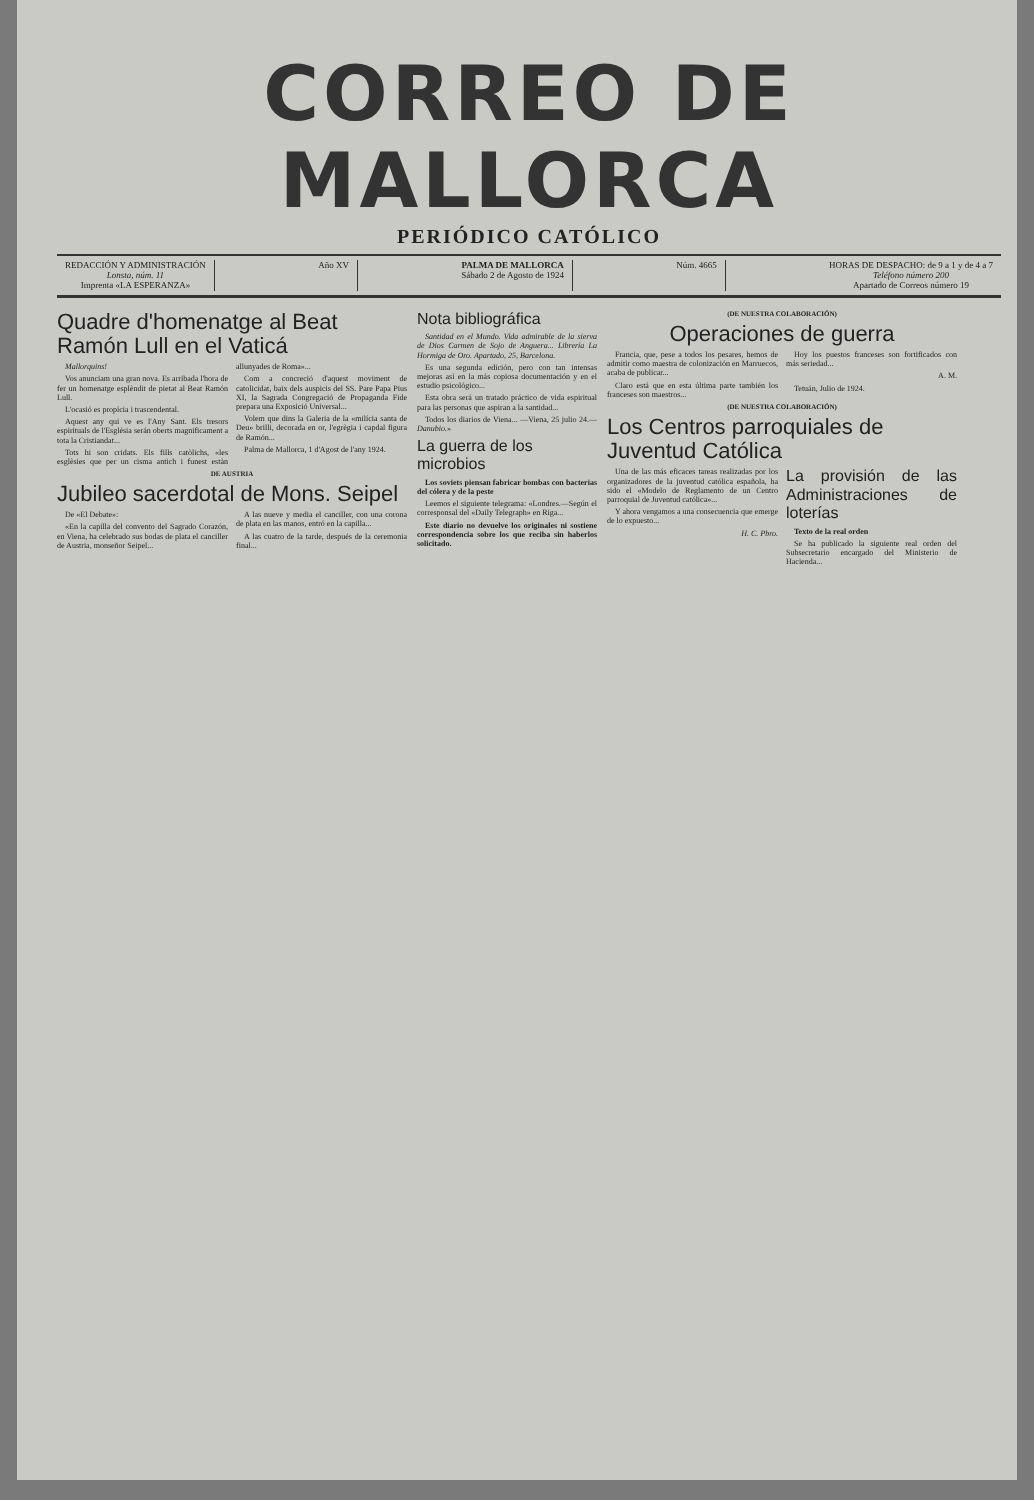CORREO DE MALLORCA
PERIÓDICO CATÓLICO
REDACCIÓN Y ADMINISTRACIÓN
Lonsta, núm. 11
Imprenta «LA ESPERANZA»
Año XV PALMA DE MALLORCA
Sábado 2 de Agosto de 1924
Núm. 4665 HORAS DE DESPACHO: de 9 a 1 y de 4 a 7
Teléfono número 200
Apartado de Correos número 19
Quadre d'homenatge al Beat Ramón Lull en el Vaticá
Mallorquins!
Vos anunciam una gran nova. Es arribada l'hora de fer un homenatge esplèndit de pietat al Beat Ramón Lull.
L'ocasió es propícia i trascendental.
Aquest any qui ve es l'Any Sant. Els tresors espirituals de l'Església serán oberts magnificament a tota la Cristiandat...
Tots hi son cridats. Els fills catòlichs, «les esglèsies que per un cisma antich i funest estàn allunyades de Roma»...
Com a concreció d'aquest moviment de catolicidat, baix dels auspicis del SS. Pare Papa Pius XI, la Sagrada Congregació de Propaganda Fide prepara una Exposició Universal...
Volem que dins la Galeria de la «milícia santa de Deu» brilli, decorada en or, l'egrègia i capdal figura de Ramón...
Palma de Mallorca, 1 d'Agost de l'any 1924.
DE AUSTRIA
Jubileo sacerdotal de Mons. Seipel
De «El Debate»:
«En la capilla del convento del Sagrado Corazón, en Viena, ha celebrado sus bodas de plata el canciller de Austria, monseñor Seipel...
A las nueve y media el canciller, con una corona de plata en las manos, entró en la capilla...
A las cuatro de la tarde, después de la ceremonia final...
Nota bibliográfica
Santidad en el Mundo. Vida admirable de la sierva de Dios Carmen de Sojo de Anguera... Librería La Hormiga de Oro. Apartado, 25, Barcelona.
Es una segunda edición, pero con tan intensas mejoras así en la más copiosa documentación y en el estudio psicológico...
Esta obra será un tratado práctico de vida espiritual para las personas que aspiran a la santidad...
Todos los diarios de Viena... —Viena, 25 julio 24.—Danubio.»
La guerra de los microbios
Los soviets piensan fabricar bombas con bacterias del cólera y de la peste
Leemos el siguiente telegrama: «Londres.—Según el corresponsal del «Daily Telegraph» en Riga...
Este diario no devuelve los originales ni sostiene correspondencia sobre los que reciba sin haberlos solicitado.
(DE NUESTRA COLABORACIÓN)
Operaciones de guerra
Francia, que, pese a todos los pesares, hemos de admitir como maestra de colonización en Marruecos, acaba de publicar...
Claro está que en esta última parte también los franceses son maestros...
Hoy los puestos franceses son fortificados con más seriedad...
A. M.
Tetuán, Julio de 1924.
(DE NUESTRA COLABORACIÓN)
Los Centros parroquiales de Juventud Católica
Una de las más eficaces tareas realizadas por los organizadores de la juventud católica española, ha sido el «Modelo de Reglamento de un Centro parroquial de Juventud católica»...
Y ahora vengamos a una consecuencia que emerge de lo expuesto...
H. C. Pbro.
La provisión de las Administraciones de loterías
Texto de la real orden
Se ha publicado la siguiente real orden del Subsecretario encargado del Ministerio de Hacienda...